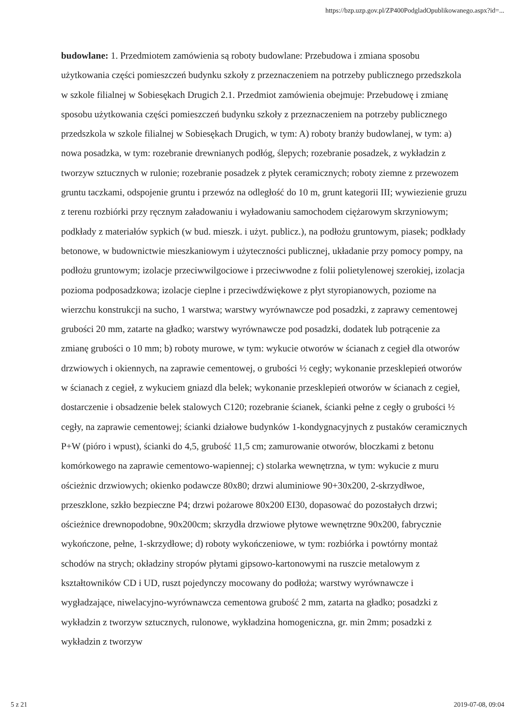https://bzp.uzp.gov.pl/ZP400PodgladOpublikowanego.aspx?id=...
budowlane: 1. Przedmiotem zamówienia są roboty budowlane: Przebudowa i zmiana sposobu użytkowania części pomieszczeń budynku szkoły z przeznaczeniem na potrzeby publicznego przedszkola w szkole filialnej w Sobiesękach Drugich 2.1. Przedmiot zamówienia obejmuje: Przebudowę i zmianę sposobu użytkowania części pomieszczeń budynku szkoły z przeznaczeniem na potrzeby publicznego przedszkola w szkole filialnej w Sobiesękach Drugich, w tym: A) roboty branży budowlanej, w tym: a) nowa posadzka, w tym: rozebranie drewnianych podłóg, ślepych; rozebranie posadzek, z wykładzin z tworzyw sztucznych w rulonie; rozebranie posadzek z płytek ceramicznych; roboty ziemne z przewozem gruntu taczkami, odspojenie gruntu i przewóz na odległość do 10 m, grunt kategorii III; wywiezienie gruzu z terenu rozbiórki przy ręcznym załadowaniu i wyładowaniu samochodem ciężarowym skrzyniowym; podkłady z materiałów sypkich (w bud. mieszk. i użyt. publicz.), na podłożu gruntowym, piasek; podkłady betonowe, w budownictwie mieszkaniowym i użyteczności publicznej, układanie przy pomocy pompy, na podłożu gruntowym; izolacje przeciwwilgociowe i przeciwwodne z folii polietylenowej szerokiej, izolacja pozioma podposadzkowa; izolacje cieplne i przeciwdźwiękowe z płyt styropianowych, poziome na wierzchu konstrukcji na sucho, 1 warstwa; warstwy wyrównawcze pod posadzki, z zaprawy cementowej grubości 20 mm, zatarte na gładko; warstwy wyrównawcze pod posadzki, dodatek lub potrącenie za zmianę grubości o 10 mm; b) roboty murowe, w tym: wykucie otworów w ścianach z cegieł dla otworów drzwiowych i okiennych, na zaprawie cementowej, o grubości ½ cegły; wykonanie przesklepień otworów w ścianach z cegieł, z wykuciem gniazd dla belek; wykonanie przesklepień otworów w ścianach z cegieł, dostarczenie i obsadzenie belek stalowych C120; rozebranie ścianek, ścianki pełne z cegły o grubości ½ cegły, na zaprawie cementowej; ścianki działowe budynków 1-kondygnacyjnych z pustaków ceramicznych P+W (pióro i wpust), ścianki do 4,5, grubość 11,5 cm; zamurowanie otworów, bloczkami z betonu komórkowego na zaprawie cementowo-wapiennej; c) stolarka wewnętrzna, w tym: wykucie z muru ościeżnic drzwiowych; okienko podawcze 80x80; drzwi aluminiowe 90+30x200, 2-skrzydłwoe, przeszklone, szkło bezpieczne P4; drzwi pożarowe 80x200 EI30, dopasować do pozostałych drzwi; ościeżnice drewnopodobne, 90x200cm; skrzydła drzwiowe płytowe wewnętrzne 90x200, fabrycznie wykończone, pełne, 1-skrzydłowe; d) roboty wykończeniowe, w tym: rozbiórka i powtórny montaż schodów na strych; okładziny stropów płytami gipsowo-kartonowymi na ruszcie metalowym z kształtowników CD i UD, ruszt pojedynczy mocowany do podłoża; warstwy wyrównawcze i wygładzające, niwelacyjno-wyrównawcza cementowa grubość 2 mm, zatarta na gładko; posadzki z wykładzin z tworzyw sztucznych, rulonowe, wykładzina homogeniczna, gr. min 2mm; posadzki z wykładzin z tworzyw
5 z 21 2019-07-08, 09:04